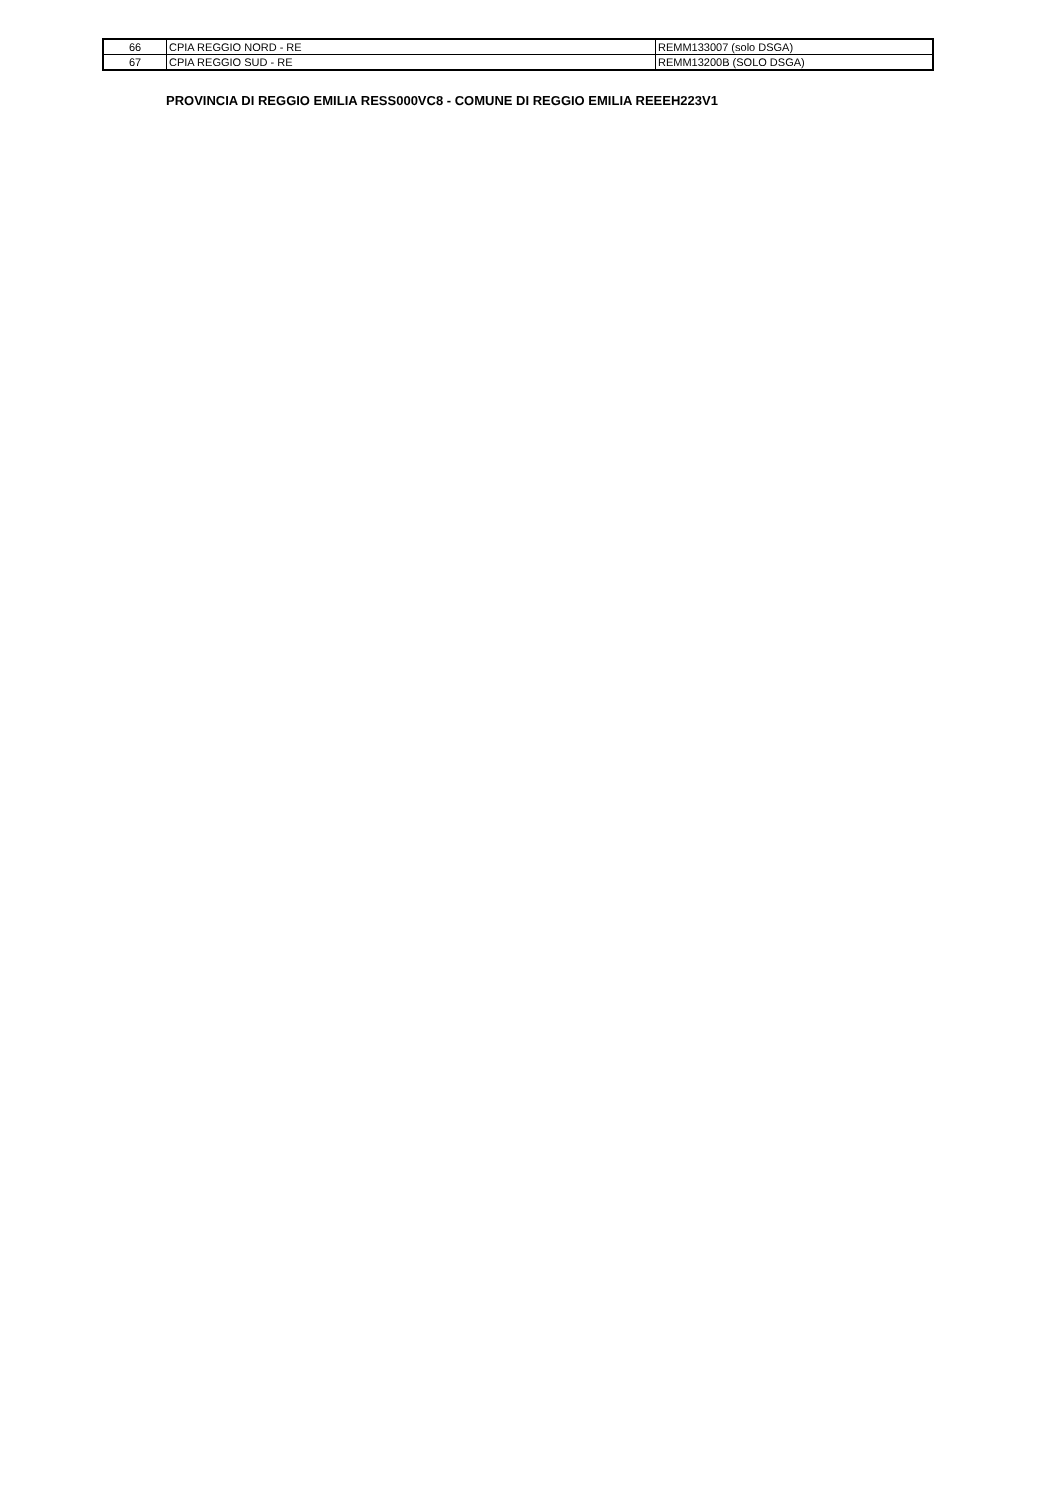| 66 | CPIA REGGIO NORD - RE | REMM133007 (solo DSGA) |
| 67 | CPIA REGGIO SUD - RE | REMM13200B (SOLO DSGA) |
PROVINCIA DI REGGIO EMILIA RESS000VC8 - COMUNE DI REGGIO EMILIA REEEH223V1